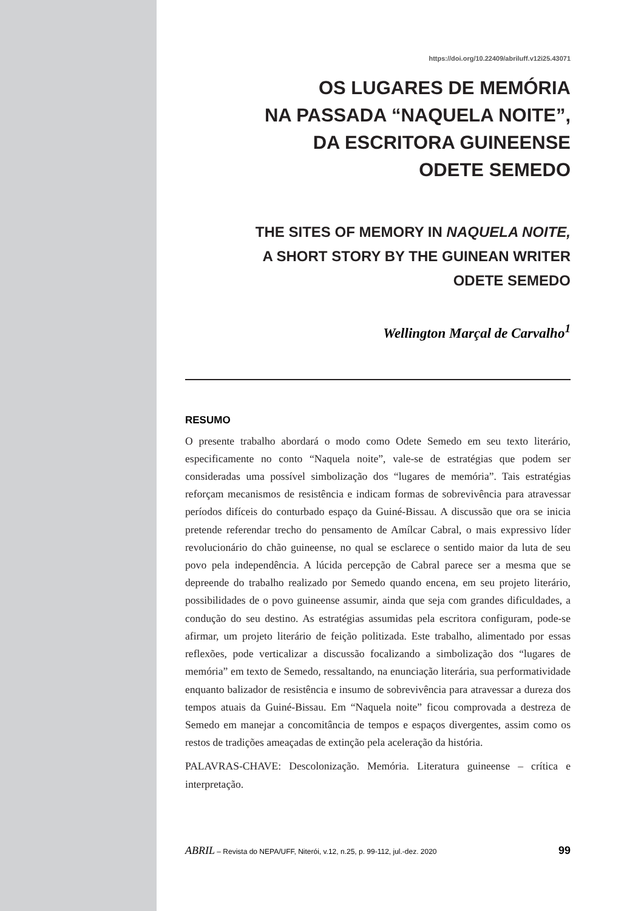https://doi.org/10.22409/abriluff.v12i25.43071
OS LUGARES DE MEMÓRIA
NA PASSADA “NAQUELA NOITE”,
DA ESCRITORA GUINEENSE
ODETE SEMEDO
THE SITES OF MEMORY IN NAQUELA NOITE,
A SHORT STORY BY THE GUINEAN WRITER
ODETE SEMEDO
Wellington Marçal de Carvalho<sup>1</sup>
RESUMO
O presente trabalho abordará o modo como Odete Semedo em seu texto literário, especificamente no conto “Naquela noite”, vale-se de estratégias que podem ser consideradas uma possível simbolização dos “lugares de memória”. Tais estratégias reforçam mecanismos de resistência e indicam formas de sobrevivência para atravessar períodos difíceis do conturbado espaço da Guiné-Bissau. A discussão que ora se inicia pretende referendar trecho do pensamento de Amílcar Cabral, o mais expressivo líder revolucionário do chão guineense, no qual se esclarece o sentido maior da luta de seu povo pela independência. A lúcida percepção de Cabral parece ser a mesma que se depreende do trabalho realizado por Semedo quando encena, em seu projeto literário, possibilidades de o povo guineense assumir, ainda que seja com grandes dificuldades, a condução do seu destino. As estratégias assumidas pela escritora configuram, pode-se afirmar, um projeto literário de feição politizada. Este trabalho, alimentado por essas reflexões, pode verticalizar a discussão focalizando a simbolização dos “lugares de memória” em texto de Semedo, ressaltando, na enunciação literária, sua performatividade enquanto balizador de resistência e insumo de sobrevivência para atravessar a dureza dos tempos atuais da Guiné-Bissau. Em “Naquela noite” ficou comprovada a destreza de Semedo em manejar a concomitância de tempos e espaços divergentes, assim como os restos de tradições ameaçadas de extinção pela aceleração da história.
PALAVRAS-CHAVE: Descolonização. Memória. Literatura guineense – crítica e interpretação.
ABRIL – Revista do NEPA/UFF, Niterói, v.12, n.25, p. 99-112, jul.-dez. 2020 99